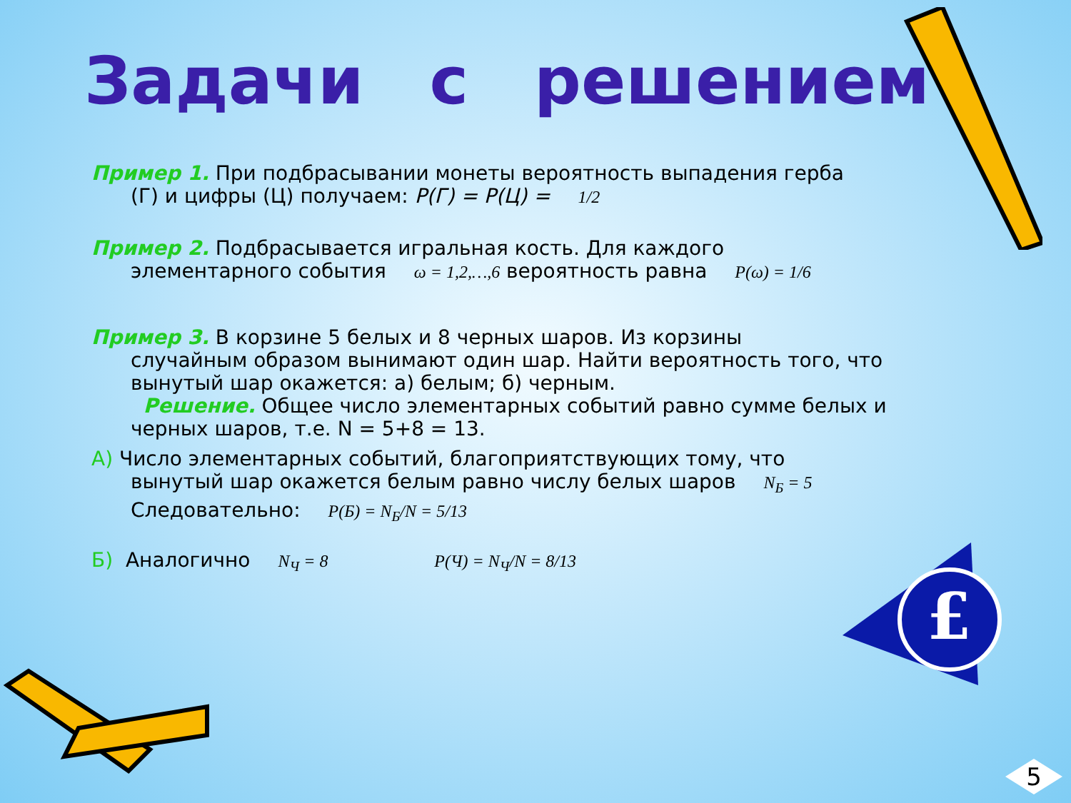£
Задачи с решением
Пример 1. При подбрасывании монеты вероятность выпадения герба
(Г) и цифры (Ц) получаем: P(Г) = P(Ц) = 1/2
Пример 2. Подбрасывается игральная кость. Для каждого
элементарного события ω = 1,2,…,6 вероятность равна P(ω) = 1/6
Пример 3. В корзине 5 белых и 8 черных шаров. Из корзины
случайным образом вынимают один шар. Найти вероятность того, что вынутый шар окажется: а) белым; б) черным.
Решение. Общее число элементарных событий равно сумме белых и черных шаров, т.е. N = 5+8 = 13.
А) Число элементарных событий, благоприятствующих тому, что
вынутый шар окажется белым равно числу белых шаров N<sub>Б</sub> = 5
Следовательно: P(Б) = N<sub>Б</sub>/N = 5/13
Б) Аналогично N<sub>Ч</sub> = 8 P(Ч) = N<sub>Ч</sub>/N = 8/13
5